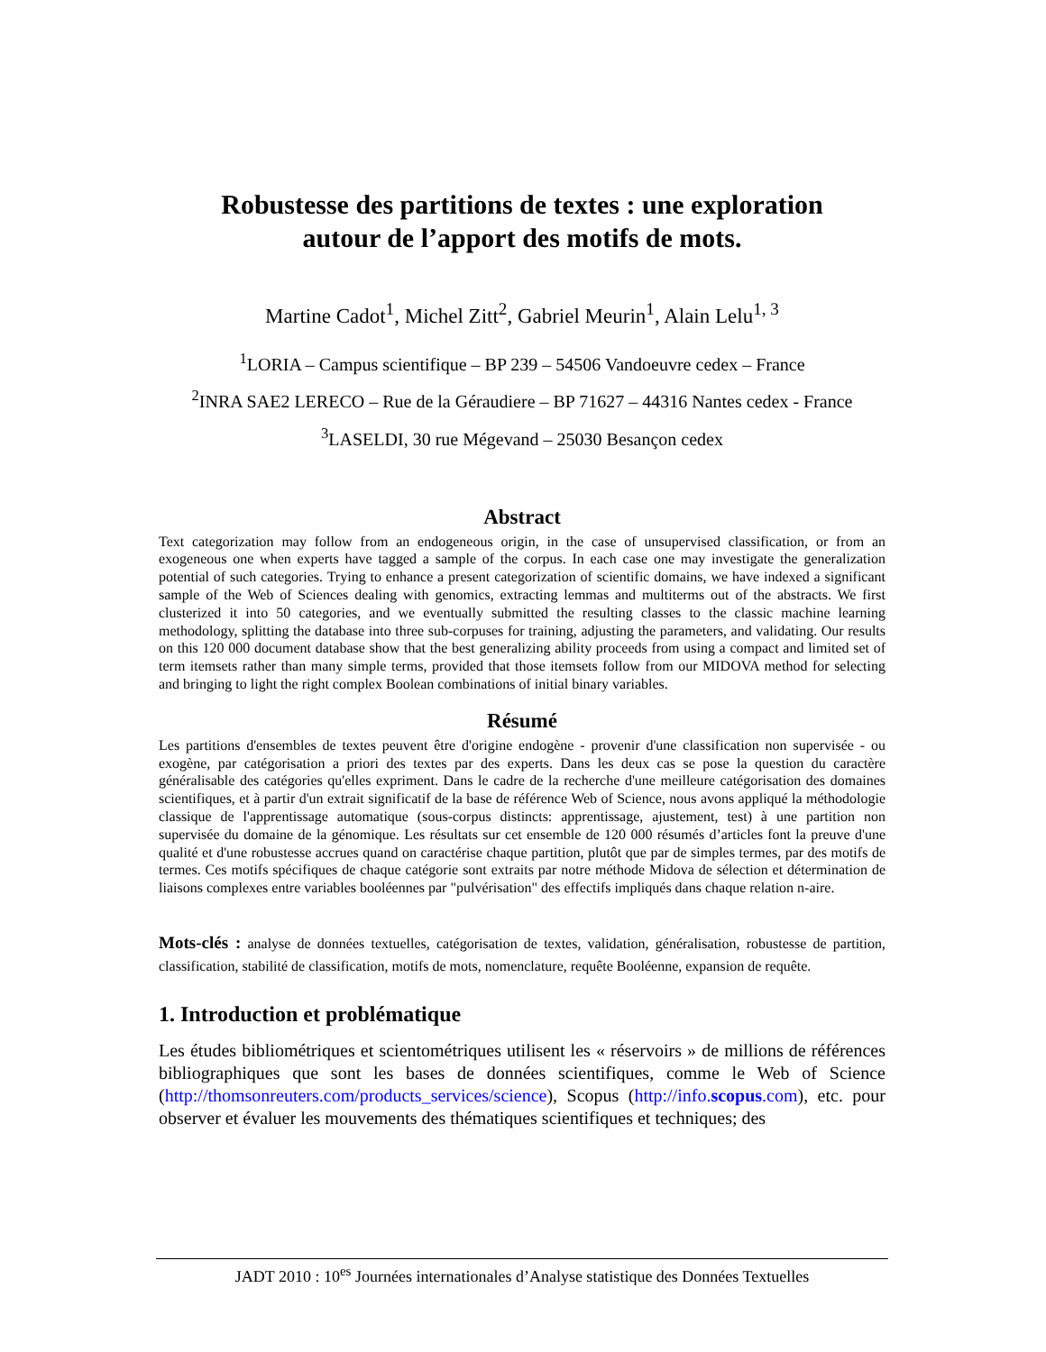Robustesse des partitions de textes : une exploration
autour de l’apport des motifs de mots.
Martine Cadot<sup>1</sup>, Michel Zitt<sup>2</sup>, Gabriel Meurin<sup>1</sup>, Alain Lelu<sup>1, 3</sup>
<sup>1</sup> LORIA – Campus scientifique – BP 239 – 54506 Vandoeuvre cedex – France
<sup>2</sup> INRA SAE2 LERECO – Rue de la Géraudiere – BP 71627 – 44316 Nantes cedex - France
<sup>3</sup> LASELDI, 30 rue Mégevand – 25030 Besançon cedex
Abstract
Text categorization may follow from an endogeneous origin, in the case of unsupervised classification, or from an exogeneous one when experts have tagged a sample of the corpus. In each case one may investigate the generalization potential of such categories. Trying to enhance a present categorization of scientific domains, we have indexed a significant sample of the Web of Sciences dealing with genomics, extracting lemmas and multiterms out of the abstracts. We first clusterized it into 50 categories, and we eventually submitted the resulting classes to the classic machine learning methodology, splitting the database into three sub-corpuses for training, adjusting the parameters, and validating. Our results on this 120 000 document database show that the best generalizing ability proceeds from using a compact and limited set of term itemsets rather than many simple terms, provided that those itemsets follow from our MIDOVA method for selecting and bringing to light the right complex Boolean combinations of initial binary variables.
Résumé
Les partitions d'ensembles de textes peuvent être d'origine endogène - provenir d'une classification non supervisée - ou exogène, par catégorisation a priori des textes par des experts. Dans les deux cas se pose la question du caractère généralisable des catégories qu'elles expriment. Dans le cadre de la recherche d'une meilleure catégorisation des domaines scientifiques, et à partir d'un extrait significatif de la base de référence Web of Science, nous avons appliqué la méthodologie classique de l'apprentissage automatique (sous-corpus distincts: apprentissage, ajustement, test) à une partition non supervisée du domaine de la génomique. Les résultats sur cet ensemble de 120 000 résumés d’articles font la preuve d'une qualité et d'une robustesse accrues quand on caractérise chaque partition, plutôt que par de simples termes, par des motifs de termes. Ces motifs spécifiques de chaque catégorie sont extraits par notre méthode Midova de sélection et détermination de liaisons complexes entre variables booléennes par "pulvérisation" des effectifs impliqués dans chaque relation n-aire.
Mots-clés : analyse de données textuelles, catégorisation de textes, validation, généralisation, robustesse de partition, classification, stabilité de classification, motifs de mots, nomenclature, requête Booléenne, expansion de requête.
1. Introduction et problématique
Les études bibliométriques et scientométriques utilisent les « réservoirs » de millions de références bibliographiques que sont les bases de données scientifiques, comme le Web of Science (http://thomsonreuters.com/products_services/science), Scopus (http://info.scopus.com), etc. pour observer et évaluer les mouvements des thématiques scientifiques et techniques; des
JADT 2010 : 10<sup>es</sup> Journées internationales d’Analyse statistique des Données Textuelles